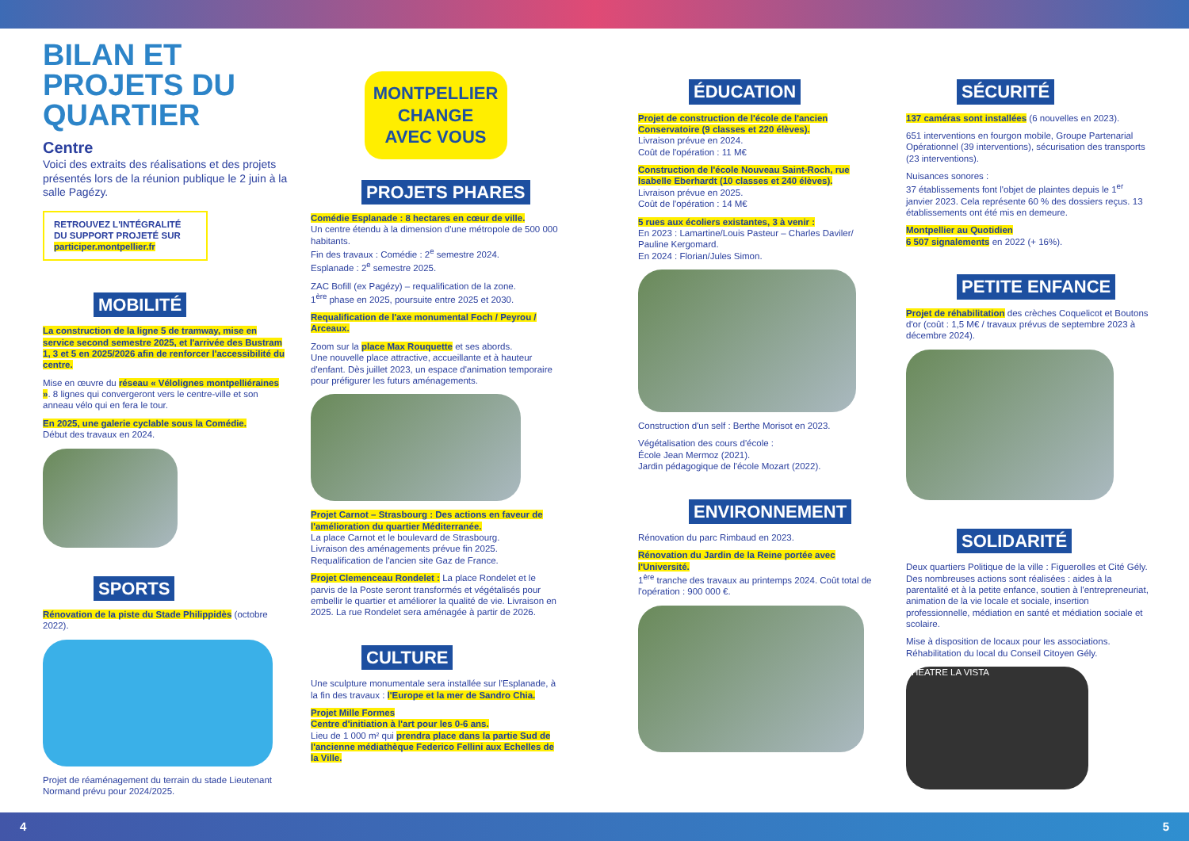BILAN ET PROJETS DU QUARTIER
Centre
Voici des extraits des réalisations et des projets présentés lors de la réunion publique le 2 juin à la salle Pagézy.
RETROUVEZ L'INTÉGRALITÉ DU SUPPORT PROJETÉ SUR participer.montpellier.fr
MOBILITÉ
La construction de la ligne 5 de tramway, mise en service second semestre 2025, et l'arrivée des Bustram 1, 3 et 5 en 2025/2026 afin de renforcer l'accessibilité du centre.
Mise en œuvre du réseau « Vélolignes montpelliéraines ». 8 lignes qui convergeront vers le centre-ville et son anneau vélo qui en fera le tour.
En 2025, une galerie cyclable sous la Comédie.
Début des travaux en 2024.
SPORTS
Rénovation de la piste du Stade Philippidès (octobre 2022).
Projet de réaménagement du terrain du stade Lieutenant Normand prévu pour 2024/2025.
MONTPELLIER
CHANGE
AVEC VOUS
PROJETS PHARES
Comédie Esplanade : 8 hectares en cœur de ville.
Un centre étendu à la dimension d'une métropole de 500 000 habitants.
Fin des travaux : Comédie : 2<sup>e</sup> semestre 2024.
Esplanade : 2<sup>e</sup> semestre 2025.
ZAC Bofill (ex Pagézy) – requalification de la zone.
1<sup>ère</sup> phase en 2025, poursuite entre 2025 et 2030.
Requalification de l'axe monumental Foch / Peyrou / Arceaux.
Zoom sur la place Max Rouquette et ses abords.
Une nouvelle place attractive, accueillante et à hauteur d'enfant. Dès juillet 2023, un espace d'animation temporaire pour préfigurer les futurs aménagements.
Projet Carnot – Strasbourg : Des actions en faveur de l'amélioration du quartier Méditerranée.
La place Carnot et le boulevard de Strasbourg.
Livraison des aménagements prévue fin 2025.
Requalification de l'ancien site Gaz de France.
Projet Clemenceau Rondelet : La place Rondelet et le parvis de la Poste seront transformés et végétalisés pour embellir le quartier et améliorer la qualité de vie. Livraison en 2025. La rue Rondelet sera aménagée à partir de 2026.
CULTURE
Une sculpture monumentale sera installée sur l'Esplanade, à la fin des travaux : l'Europe et la mer de Sandro Chia.
Projet Mille Formes
Centre d'initiation à l'art pour les 0-6 ans.
Lieu de 1 000 m² qui prendra place dans la partie Sud de l'ancienne médiathèque Federico Fellini aux Echelles de la Ville.
ÉDUCATION
Projet de construction de l'école de l'ancien Conservatoire (9 classes et 220 élèves).
Livraison prévue en 2024.
Coût de l'opération : 11 M€
Construction de l'école Nouveau Saint-Roch, rue Isabelle Eberhardt (10 classes et 240 élèves).
Livraison prévue en 2025.
Coût de l'opération : 14 M€
5 rues aux écoliers existantes, 3 à venir :
En 2023 : Lamartine/Louis Pasteur – Charles Daviler/ Pauline Kergomard.
En 2024 : Florian/Jules Simon.
Construction d'un self : Berthe Morisot en 2023.
Végétalisation des cours d'école :
École Jean Mermoz (2021).
Jardin pédagogique de l'école Mozart (2022).
ENVIRONNEMENT
Rénovation du parc Rimbaud en 2023.
Rénovation du Jardin de la Reine portée avec l'Université.
1<sup>ère</sup> tranche des travaux au printemps 2024. Coût total de l'opération : 900 000 €.
SÉCURITÉ
137 caméras sont installées (6 nouvelles en 2023).
651 interventions en fourgon mobile, Groupe Partenarial Opérationnel (39 interventions), sécurisation des transports (23 interventions).
Nuisances sonores :
37 établissements font l'objet de plaintes depuis le 1<sup>er</sup> janvier 2023. Cela représente 60 % des dossiers reçus. 13 établissements ont été mis en demeure.
Montpellier au Quotidien
6 507 signalements en 2022 (+ 16%).
PETITE ENFANCE
Projet de réhabilitation des crèches Coquelicot et Boutons d'or (coût : 1,5 M€ / travaux prévus de septembre 2023 à décembre 2024).
SOLIDARITÉ
Deux quartiers Politique de la ville : Figuerolles et Cité Gély. Des nombreuses actions sont réalisées : aides à la parentalité et à la petite enfance, soutien à l'entrepreneuriat, animation de la vie locale et sociale, insertion professionnelle, médiation en santé et médiation sociale et scolaire.
Mise à disposition de locaux pour les associations. Réhabilitation du local du Conseil Citoyen Gély.
THEATRE LA VISTA
4 5